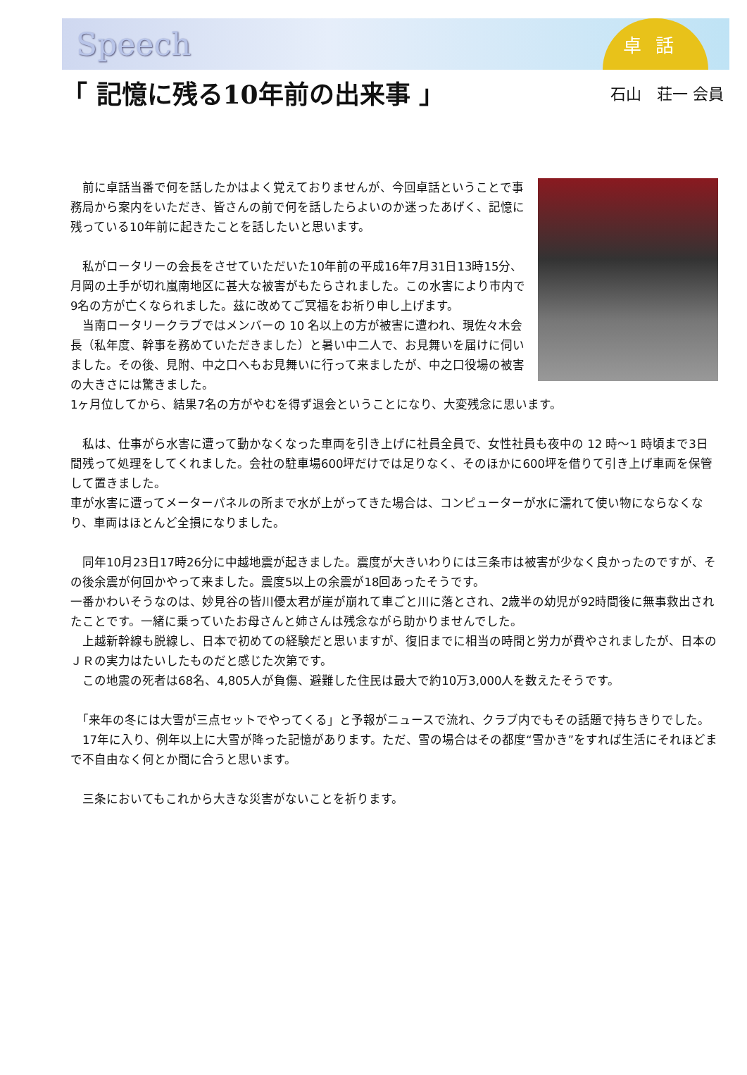Speech
卓話
「 記憶に残る10年前の出来事 」
石山　荘一 会員
　前に卓話当番で何を話したかはよく覚えておりませんが、今回卓話ということで事務局から案内をいただき、皆さんの前で何を話したらよいのか迷ったあげく、記憶に残っている10年前に起きたことを話したいと思います。
　私がロータリーの会長をさせていただいた10年前の平成16年7月31日13時15分、月岡の土手が切れ嵐南地区に甚大な被害がもたらされました。この水害により市内で9名の方が亡くなられました。茲に改めてご冥福をお祈り申し上げます。
　当南ロータリークラブではメンバーの 10 名以上の方が被害に遭われ、現佐々木会長（私年度、幹事を務めていただきました）と暑い中二人で、お見舞いを届けに伺いました。その後、見附、中之口へもお見舞いに行って来ましたが、中之口役場の被害の大きさには驚きました。
1ヶ月位してから、結果7名の方がやむを得ず退会ということになり、大変残念に思います。
　私は、仕事がら水害に遭って動かなくなった車両を引き上げに社員全員で、女性社員も夜中の 12 時～1 時頃まで3日間残って処理をしてくれました。会社の駐車場600坪だけでは足りなく、そのほかに600坪を借りて引き上げ車両を保管して置きました。
車が水害に遭ってメーターパネルの所まで水が上がってきた場合は、コンピューターが水に濡れて使い物にならなくなり、車両はほとんど全損になりました。
　同年10月23日17時26分に中越地震が起きました。震度が大きいわりには三条市は被害が少なく良かったのですが、その後余震が何回かやって来ました。震度5以上の余震が18回あったそうです。
一番かわいそうなのは、妙見谷の皆川優太君が崖が崩れて車ごと川に落とされ、2歳半の幼児が92時間後に無事救出されたことです。一緒に乗っていたお母さんと姉さんは残念ながら助かりませんでした。
　上越新幹線も脱線し、日本で初めての経験だと思いますが、復旧までに相当の時間と労力が費やされましたが、日本のＪＲの実力はたいしたものだと感じた次第です。
　この地震の死者は68名、4,805人が負傷、避難した住民は最大で約10万3,000人を数えたそうです。
　「来年の冬には大雪が三点セットでやってくる」と予報がニュースで流れ、クラブ内でもその話題で持ちきりでした。
　17年に入り、例年以上に大雪が降った記憶があります。ただ、雪の場合はその都度“雪かき”をすれば生活にそれほどまで不自由なく何とか間に合うと思います。
　三条においてもこれから大きな災害がないことを祈ります。